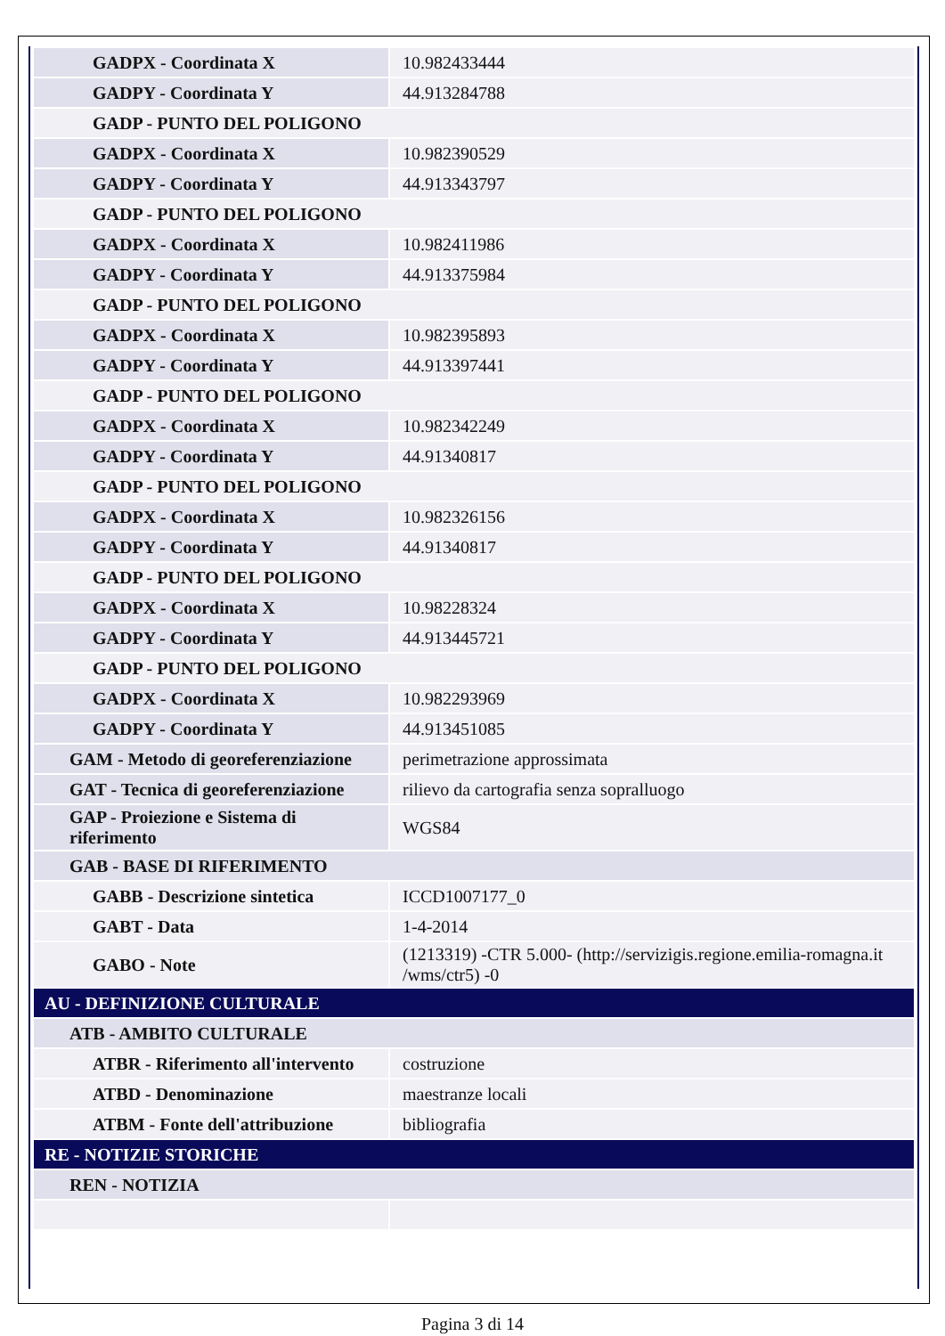| GADPX - Coordinata X | 10.982433444 |
| GADPY - Coordinata Y | 44.913284788 |
| GADP - PUNTO DEL POLIGONO | |
| GADPX - Coordinata X | 10.982390529 |
| GADPY - Coordinata Y | 44.913343797 |
| GADP - PUNTO DEL POLIGONO | |
| GADPX - Coordinata X | 10.982411986 |
| GADPY - Coordinata Y | 44.913375984 |
| GADP - PUNTO DEL POLIGONO | |
| GADPX - Coordinata X | 10.982395893 |
| GADPY - Coordinata Y | 44.913397441 |
| GADP - PUNTO DEL POLIGONO | |
| GADPX - Coordinata X | 10.982342249 |
| GADPY - Coordinata Y | 44.91340817 |
| GADP - PUNTO DEL POLIGONO | |
| GADPX - Coordinata X | 10.982326156 |
| GADPY - Coordinata Y | 44.91340817 |
| GADP - PUNTO DEL POLIGONO | |
| GADPX - Coordinata X | 10.98228324 |
| GADPY - Coordinata Y | 44.913445721 |
| GADP - PUNTO DEL POLIGONO | |
| GADPX - Coordinata X | 10.982293969 |
| GADPY - Coordinata Y | 44.913451085 |
| GAM - Metodo di georeferenziazione | perimetrazione approssimata |
| GAT - Tecnica di georeferenziazione | rilievo da cartografia senza sopralluogo |
| GAP - Proiezione e Sistema di riferimento | WGS84 |
| GAB - BASE DI RIFERIMENTO | |
| GABB - Descrizione sintetica | ICCD1007177_0 |
| GABT - Data | 1-4-2014 |
| GABO - Note | (1213319) -CTR 5.000- (http://servizigis.regione.emilia-romagna.it /wms/ctr5) -0 |
| AU - DEFINIZIONE CULTURALE | |
| ATB - AMBITO CULTURALE | |
| ATBR - Riferimento all'intervento | costruzione |
| ATBD - Denominazione | maestranze locali |
| ATBM - Fonte dell'attribuzione | bibliografia |
| RE - NOTIZIE STORICHE | |
| REN - NOTIZIA | |
Pagina 3 di 14